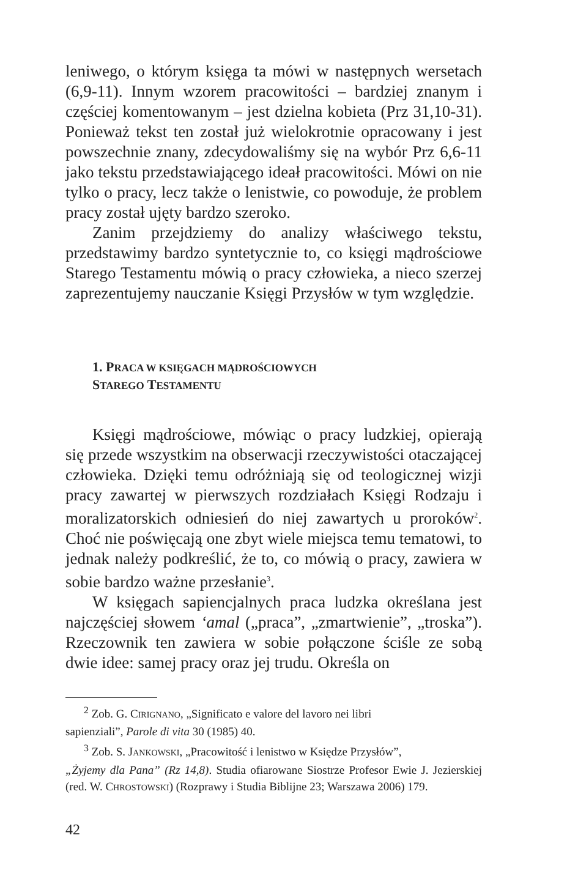leniwego, o którym księga ta mówi w następnych wersetach (6,9-11). Innym wzorem pracowitości – bardziej znanym i częściej komentowanym – jest dzielna kobieta (Prz 31,10-31). Ponieważ tekst ten został już wielokrotnie opracowany i jest powszechnie znany, zdecydowaliśmy się na wybór Prz 6,6-11 jako tekstu przedstawiającego ideał pracowitości. Mówi on nie tylko o pracy, lecz także o lenistwie, co powoduje, że problem pracy został ujęty bardzo szeroko.
Zanim przejdziemy do analizy właściwego tekstu, przedstawimy bardzo syntetycznie to, co księgi mądrościowe Starego Testamentu mówią o pracy człowieka, a nieco szerzej zaprezentujemy nauczanie Księgi Przysłów w tym względzie.
1. PRACA W KSIĘGACH MĄDROŚCIOWYCH
STAREGO TESTAMENTU
Księgi mądrościowe, mówiąc o pracy ludzkiej, opierają się przede wszystkim na obserwacji rzeczywistości otaczającej człowieka. Dzięki temu odróżniają się od teologicznej wizji pracy zawartej w pierwszych rozdziałach Księgi Rodzaju i moralizatorskich odniesień do niej zawartych u proroków<sup>2</sup>. Choć nie poświęcają one zbyt wiele miejsca temu tematowi, to jednak należy podkreślić, że to, co mówią o pracy, zawiera w sobie bardzo ważne przesłanie<sup>3</sup>.
W księgach sapiencjalnych praca ludzka określana jest najczęściej słowem ‘amal („praca”, „zmartwienie”, „troska”). Rzeczownik ten zawiera w sobie połączone ściśle ze sobą dwie idee: samej pracy oraz jej trudu. Określa on
<sup>2</sup> Zob. G. CIRIGNANO, „Significato e valore del lavoro nei libri
sapienziali”, Parole di vita 30 (1985) 40.
<sup>3</sup> Zob. S. JANKOWSKI, „Pracowitość i lenistwo w Księdze Przysłów”,
„Żyjemy dla Pana” (Rz 14,8). Studia ofiarowane Siostrze Profesor Ewie J. Jezierskiej (red. W. CHROSTOWSKI) (Rozprawy i Studia Biblijne 23; Warszawa 2006) 179.
42